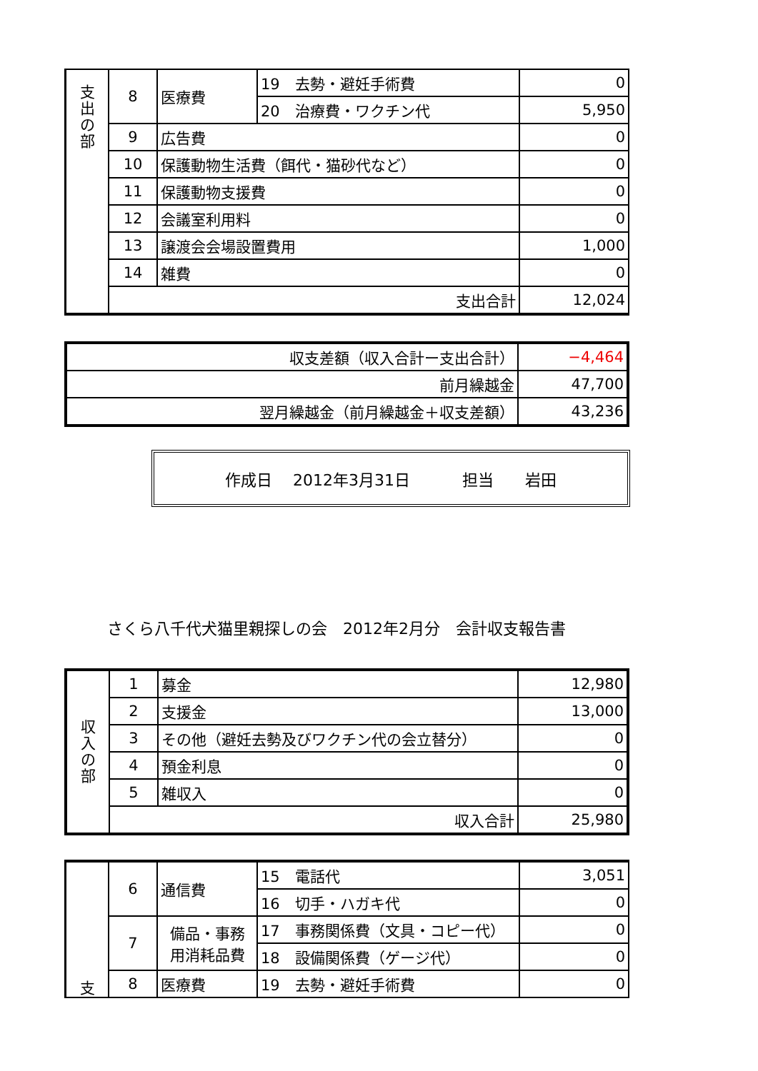| 支 出 の 部 | 8 | 医療費 | 19 去勢・避妊手術費 | 0 |
| | | | 20 治療費・ワクチン代 | 5,950 |
| | 9 | 広告費 | | 0 |
| | 10 | 保護動物生活費（餌代・猫砂代など） | | 0 |
| | 11 | 保護動物支援費 | | 0 |
| | 12 | 会議室利用料 | | 0 |
| | 13 | 譲渡会会場設置費用 | | 1,000 |
| | 14 | 雑費 | | 0 |
| | 支出合計 | | | 12,024 |
| 収支差額（収入合計ー支出合計） | −4,464 |
| 前月繰越金 | 47,700 |
| 翌月繰越金（前月繰越金＋収支差額） | 43,236 |
作成日　 2012年3月31日　　　 担当　　岩田
さくら八千代犬猫里親探しの会　2012年2月分　会計収支報告書
| 収 入 の 部 | 1 | 募金 | 12,980 |
| | 2 | 支援金 | 13,000 |
| | 3 | その他（避妊去勢及びワクチン代の会立替分） | 0 |
| | 4 | 預金利息 | 0 |
| | 5 | 雑収入 | 0 |
| | 収入合計 | | 25,980 |
| 支 | 6 | 通信費 | 15 電話代 | 3,051 |
| | | | 16 切手・ハガキ代 | 0 |
| | 7 | 備品・事務 用消耗品費 | 17 事務関係費（文具・コピー代） | 0 |
| | | | 18 設備関係費（ゲージ代） | 0 |
| | 8 | 医療費 | 19 去勢・避妊手術費 | 0 |